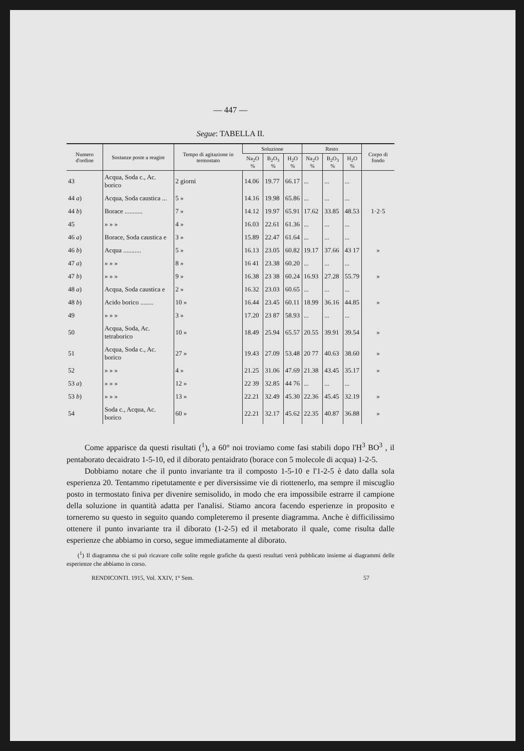— 447 —
Segue: TABELLA II.
| Numero d'ordine | Sostanze poste a reagire | Tempo di agitazione in termostato | Soluzione | | | Resto | | | Corpo di fondo |
| --- | --- | --- | --- | --- | --- | --- | --- | --- | --- |
| | | | Na<sub>2</sub>O % | B<sub>2</sub>O<sub>3</sub> % | H<sub>2</sub>O % | Na<sub>2</sub>O % | B<sub>2</sub>O<sub>3</sub> % | H<sub>2</sub>O % | |
| 43 | Acqua, Soda c., Ac. borico | 2 giorni | 14.06 | 19.77 | 66.17 | ... | ... | ... | |
| 44 a ) | Acqua, Soda caustica ... | 5 » | 14.16 | 19.98 | 65.86 | ... | ... | ... | |
| 44 b ) | Borace ........... | 7 » | 14.12 | 19.97 | 65.91 | 17.62 | 33.85 | 48.53 | 1·2·5 |
| 45 | » » » | 4 » | 16.03 | 22.61 | 61.36 | ... | ... | ... | |
| 46 a ) | Borace, Soda caustica e | 3 » | 15.89 | 22.47 | 61.64 | ... | ... | ... | |
| 46 b ) | Acqua ........... | 5 » | 16.13 | 23.05 | 60.82 | 19.17 | 37.66 | 43 17 | » |
| 47 a ) | » » » | 8 » | 16 41 | 23.38 | 60.20 | ... | ... | ... | |
| 47 b ) | » » » | 9 » | 16.38 | 23 38 | 60.24 | 16.93 | 27.28 | 55.79 | » |
| 48 a ) | Acqua, Soda caustica e | 2 » | 16.32 | 23.03 | 60.65 | ... | ... | ... | |
| 48 b ) | Acido borico ........ | 10 » | 16.44 | 23.45 | 60.11 | 18.99 | 36.16 | 44.85 | » |
| 49 | » » » | 3 » | 17.20 | 23 87 | 58.93 | ... | ... | ... | |
| 50 | Acqua, Soda, Ac. tetraborico | 10 » | 18.49 | 25.94 | 65.57 | 20.55 | 39.91 | 39.54 | » |
| 51 | Acqua, Soda c., Ac. borico | 27 » | 19.43 | 27.09 | 53.48 | 20 77 | 40.63 | 38.60 | » |
| 52 | » » » | 4 » | 21.25 | 31.06 | 47.69 | 21.38 | 43.45 | 35.17 | » |
| 53 a ) | » » » | 12 » | 22 39 | 32.85 | 44 76 | ... | ... | ... | |
| 53 b ) | » » » | 13 » | 22.21 | 32.49 | 45.30 | 22.36 | 45.45 | 32.19 | » |
| 54 | Soda c., Acqua, Ac. borico | 60 » | 22.21 | 32.17 | 45.62 | 22.35 | 40.87 | 36.88 | » |
Come apparisce da questi risultati (<sup>1</sup>), a 60° noi troviamo come fasi stabili dopo l'H<sup>3</sup> BO<sup>3</sup> , il pentaborato decaidrato 1-5-10, ed il diborato pentaidrato (borace con 5 molecole di acqua) 1-2-5.
Dobbiamo notare che il punto invariante tra il composto 1-5-10 e l'1-2-5 è dato dalla sola esperienza 20. Tentammo ripetutamente e per diversissime vie di riottenerlo, ma sempre il miscuglio posto in termostato finiva per divenire semisolido, in modo che era impossibile estrarre il campione della soluzione in quantità adatta per l'analisi. Stiamo ancora facendo esperienze in proposito e torneremo su questo in seguito quando completeremo il presente diagramma. Anche è difficilissimo ottenere il punto invariante tra il diborato (1-2-5) ed il metaborato il quale, come risulta dalle esperienze che abbiamo in corso, segue immediatamente al diborato.
(<sup>1</sup>) Il diagramma che si può ricavare colle solite regole grafiche da questi resultati verrà pubblicato insieme ai diagrammi delle esperienze che abbiamo in corso.
RENDICONTI. 1915, Vol. XXIV, 1° Sem. 57